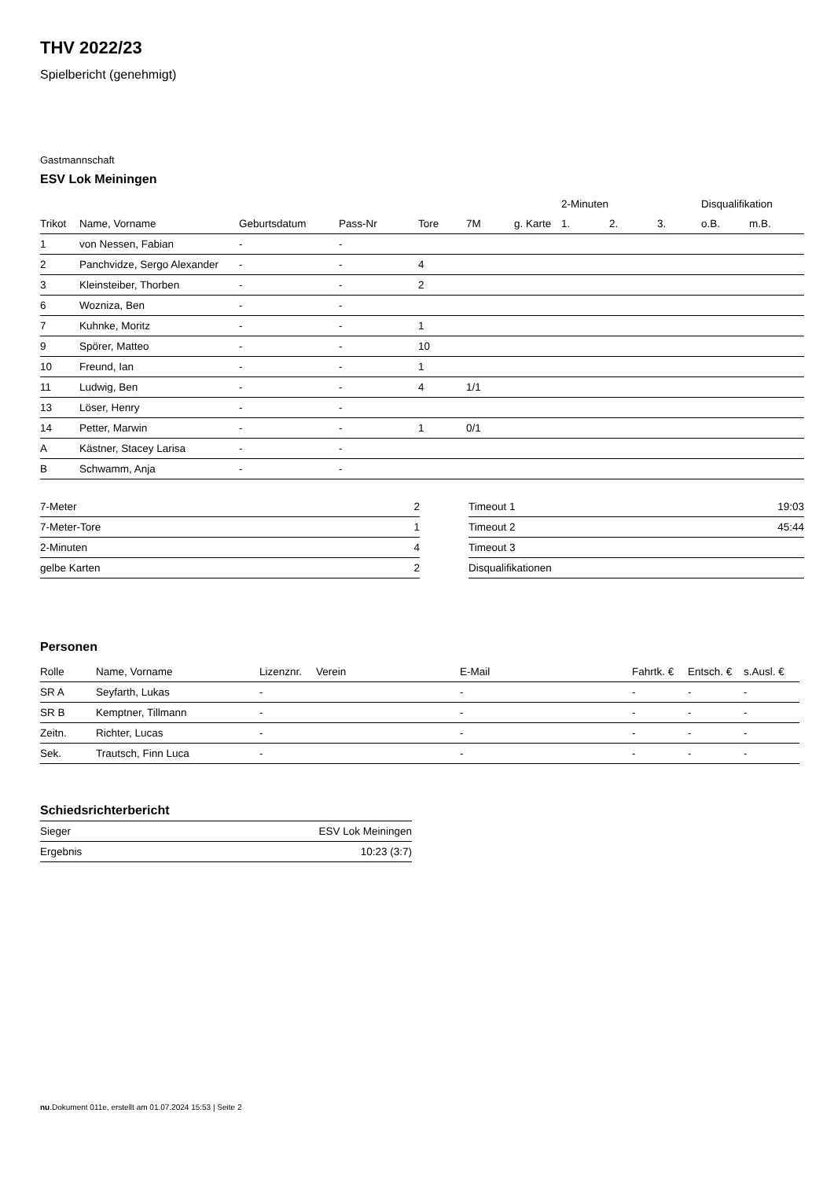THV 2022/23
Spielbericht (genehmigt)
Gastmannschaft
ESV Lok Meiningen
| | | | | | | | 2-Minuten | | | Disqualifikation | |
| --- | --- | --- | --- | --- | --- | --- | --- | --- | --- | --- | --- |
| Trikot | Name, Vorname | Geburtsdatum | Pass-Nr | Tore | 7M | g. Karte | 1. | 2. | 3. | o.B. | m.B. |
| 1 | von Nessen, Fabian | - | - | | | | | | | | |
| 2 | Panchvidze, Sergo Alexander | - | - | 4 | | | | | | | |
| 3 | Kleinsteiber, Thorben | - | - | 2 | | | | | | | |
| 6 | Wozniza, Ben | - | - | | | | | | | | |
| 7 | Kuhnke, Moritz | - | - | 1 | | | | | | | |
| 9 | Spörer, Matteo | - | - | 10 | | | | | | | |
| 10 | Freund, Ian | - | - | 1 | | | | | | | |
| 11 | Ludwig, Ben | - | - | 4 | 1/1 | | | | | | |
| 13 | Löser, Henry | - | - | | | | | | | | |
| 14 | Petter, Marwin | - | - | 1 | 0/1 | | | | | | |
| A | Kästner, Stacey Larisa | - | - | | | | | | | | |
| B | Schwamm, Anja | - | - | | | | | | | | |
| 7-Meter | 2 |
| 7-Meter-Tore | 1 |
| 2-Minuten | 4 |
| gelbe Karten | 2 |
| Timeout 1 | 19:03 |
| Timeout 2 | 45:44 |
| Timeout 3 | |
| Disqualifikationen | |
Personen
| Rolle | Name, Vorname | Lizenznr. | Verein | E-Mail | Fahrtk. € | Entsch. € | s.Ausl. € |
| --- | --- | --- | --- | --- | --- | --- | --- |
| SR A | Seyfarth, Lukas | - | | - | - | - | - |
| SR B | Kemptner, Tillmann | - | | - | - | - | - |
| Zeitn. | Richter, Lucas | - | | - | - | - | - |
| Sek. | Trautsch, Finn Luca | - | | - | - | - | - |
Schiedsrichterbericht
| Sieger | ESV Lok Meiningen |
| Ergebnis | 10:23 (3:7) |
nu.Dokument 011e, erstellt am 01.07.2024 15:53 | Seite 2